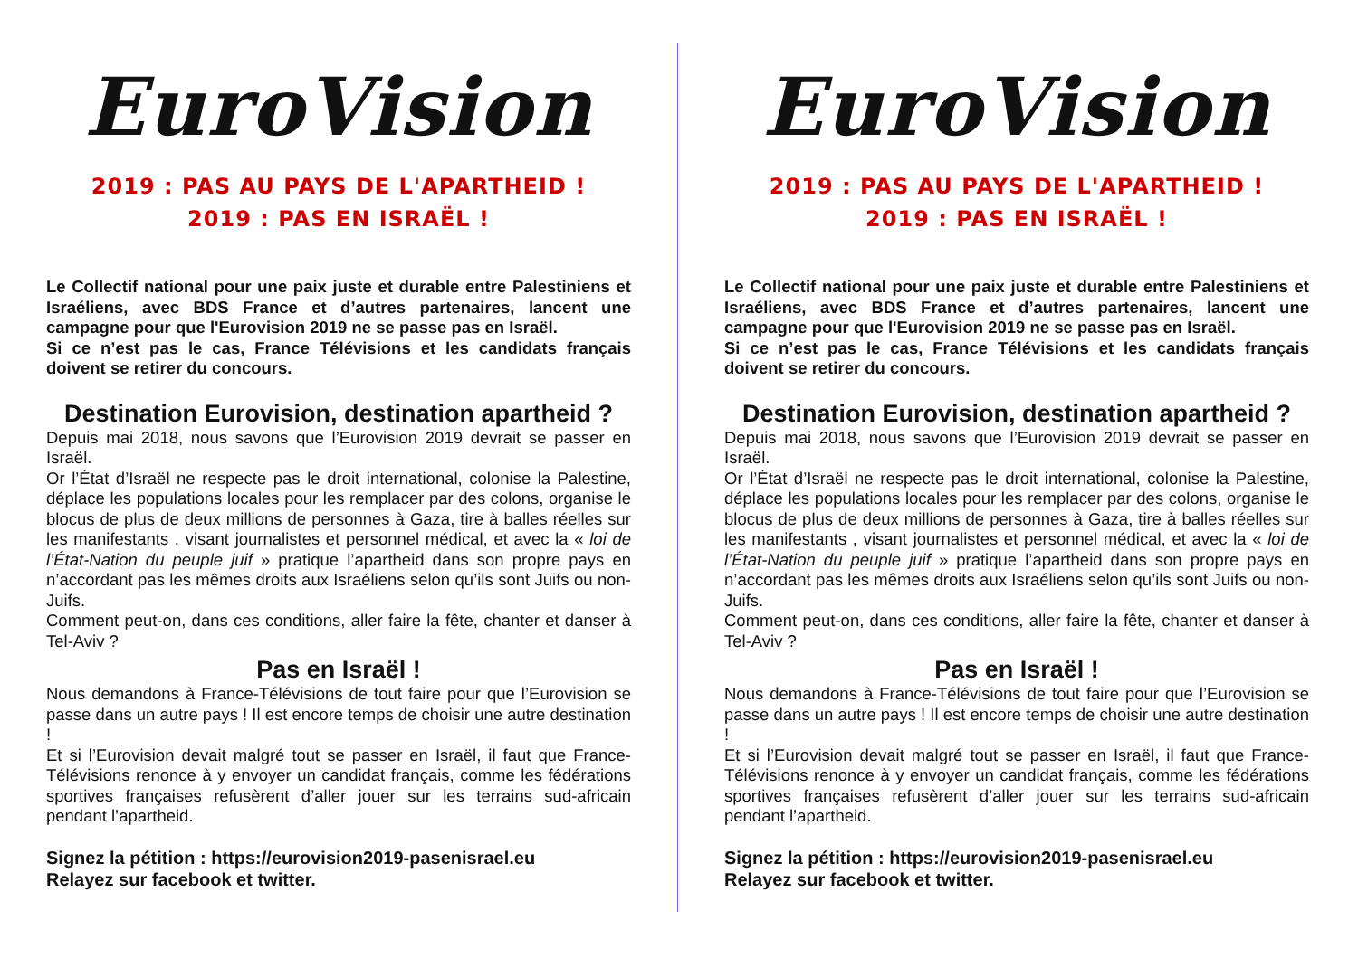EuroVision
2019 : PAS AU PAYS DE L'APARTHEID !
2019 : PAS EN ISRAËL !
Le Collectif national pour une paix juste et durable entre Palestiniens et Israéliens, avec BDS France et d’autres partenaires, lancent une campagne pour que l'Eurovision 2019 ne se passe pas en Israël.
Si ce n’est pas le cas, France Télévisions et les candidats français doivent se retirer du concours.
Destination Eurovision, destination apartheid ?
Depuis mai 2018, nous savons que l’Eurovision 2019 devrait se passer en Israël.
Or l’État d’Israël ne respecte pas le droit international, colonise la Palestine, déplace les populations locales pour les remplacer par des colons, organise le blocus de plus de deux millions de personnes à Gaza, tire à balles réelles sur les manifestants , visant journalistes et personnel médical, et avec la « loi de l’État-Nation du peuple juif » pratique l’apartheid dans son propre pays en n’accordant pas les mêmes droits aux Israéliens selon qu’ils sont Juifs ou non-Juifs.
Comment peut-on, dans ces conditions, aller faire la fête, chanter et danser à Tel-Aviv ?
Pas en Israël !
Nous demandons à France-Télévisions de tout faire pour que l’Eurovision se passe dans un autre pays ! Il est encore temps de choisir une autre destination !
Et si l’Eurovision devait malgré tout se passer en Israël, il faut que France-Télévisions renonce à y envoyer un candidat français, comme les fédérations sportives françaises refusèrent d’aller jouer sur les terrains sud-africain pendant l’apartheid.
Signez la pétition : https://eurovision2019-pasenisrael.eu
Relayez sur facebook et twitter.
EuroVision
2019 : PAS AU PAYS DE L'APARTHEID !
2019 : PAS EN ISRAËL !
Le Collectif national pour une paix juste et durable entre Palestiniens et Israéliens, avec BDS France et d’autres partenaires, lancent une campagne pour que l'Eurovision 2019 ne se passe pas en Israël.
Si ce n’est pas le cas, France Télévisions et les candidats français doivent se retirer du concours.
Destination Eurovision, destination apartheid ?
Depuis mai 2018, nous savons que l’Eurovision 2019 devrait se passer en Israël.
Or l’État d’Israël ne respecte pas le droit international, colonise la Palestine, déplace les populations locales pour les remplacer par des colons, organise le blocus de plus de deux millions de personnes à Gaza, tire à balles réelles sur les manifestants , visant journalistes et personnel médical, et avec la « loi de l’État-Nation du peuple juif » pratique l’apartheid dans son propre pays en n’accordant pas les mêmes droits aux Israéliens selon qu’ils sont Juifs ou non-Juifs.
Comment peut-on, dans ces conditions, aller faire la fête, chanter et danser à Tel-Aviv ?
Pas en Israël !
Nous demandons à France-Télévisions de tout faire pour que l’Eurovision se passe dans un autre pays ! Il est encore temps de choisir une autre destination !
Et si l’Eurovision devait malgré tout se passer en Israël, il faut que France-Télévisions renonce à y envoyer un candidat français, comme les fédérations sportives françaises refusèrent d’aller jouer sur les terrains sud-africain pendant l’apartheid.
Signez la pétition : https://eurovision2019-pasenisrael.eu
Relayez sur facebook et twitter.